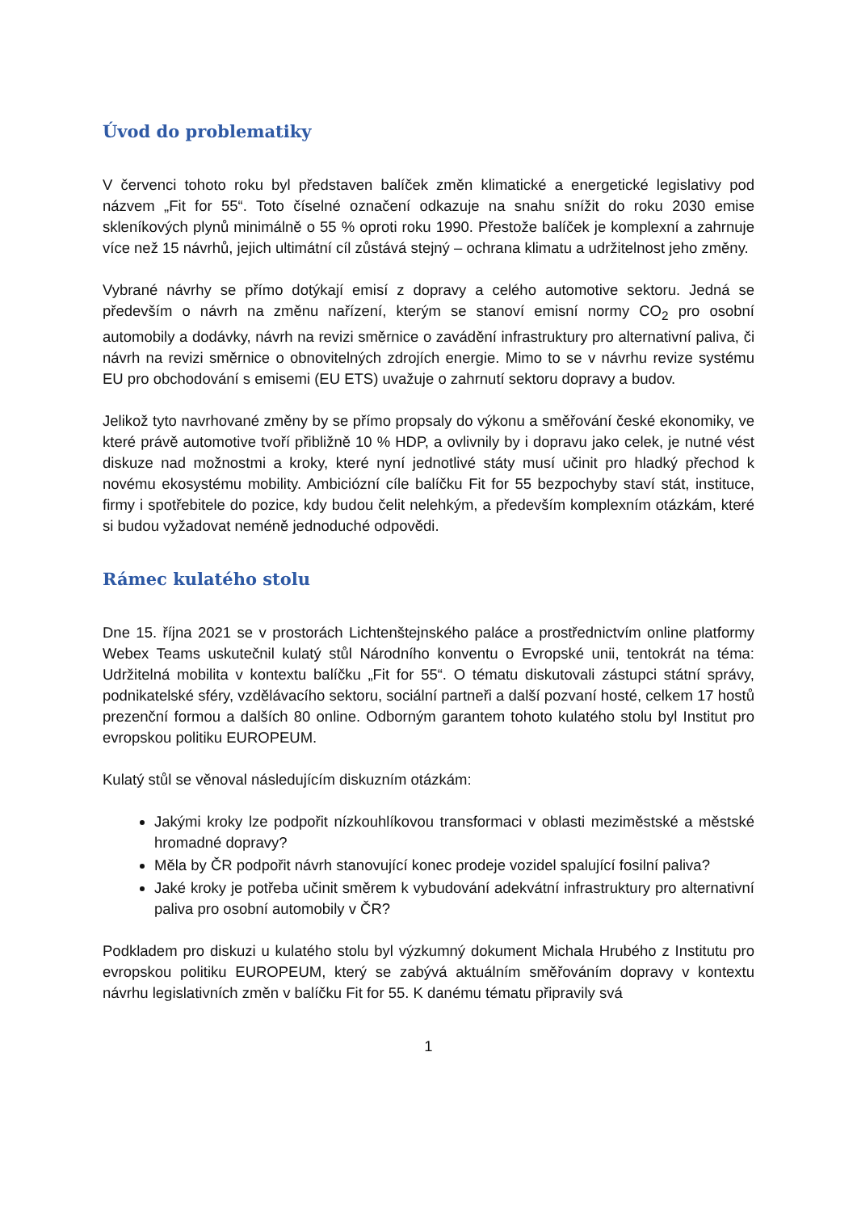Úvod do problematiky
V červenci tohoto roku byl představen balíček změn klimatické a energetické legislativy pod názvem „Fit for 55“. Toto číselné označení odkazuje na snahu snížit do roku 2030 emise skleníkových plynů minimálně o 55 % oproti roku 1990. Přestože balíček je komplexní a zahrnuje více než 15 návrhů, jejich ultimátní cíl zůstává stejný – ochrana klimatu a udržitelnost jeho změny.
Vybrané návrhy se přímo dotýkají emisí z dopravy a celého automotive sektoru. Jedná se především o návrh na změnu nařízení, kterým se stanoví emisní normy CO<sub>2</sub> pro osobní automobily a dodávky, návrh na revizi směrnice o zavádění infrastruktury pro alternativní paliva, či návrh na revizi směrnice o obnovitelných zdrojích energie. Mimo to se v návrhu revize systému EU pro obchodování s emisemi (EU ETS) uvažuje o zahrnutí sektoru dopravy a budov.
Jelikož tyto navrhované změny by se přímo propsaly do výkonu a směřování české ekonomiky, ve které právě automotive tvoří přibližně 10 % HDP, a ovlivnily by i dopravu jako celek, je nutné vést diskuze nad možnostmi a kroky, které nyní jednotlivé státy musí učinit pro hladký přechod k novému ekosystému mobility. Ambiciózní cíle balíčku Fit for 55 bezpochyby staví stát, instituce, firmy i spotřebitele do pozice, kdy budou čelit nelehkým, a především komplexním otázkám, které si budou vyžadovat neméně jednoduché odpovědi.
Rámec kulatého stolu
Dne 15. října 2021 se v prostorách Lichtenštejnského paláce a prostřednictvím online platformy Webex Teams uskutečnil kulatý stůl Národního konventu o Evropské unii, tentokrát na téma: Udržitelná mobilita v kontextu balíčku „Fit for 55“. O tématu diskutovali zástupci státní správy, podnikatelské sféry, vzdělávacího sektoru, sociální partneři a další pozvaní hosté, celkem 17 hostů prezenční formou a dalších 80 online. Odborným garantem tohoto kulatého stolu byl Institut pro evropskou politiku EUROPEUM.
Kulatý stůl se věnoval následujícím diskuzním otázkám:
Jakými kroky lze podpořit nízkouhlíkovou transformaci v oblasti meziměstské a městské hromadné dopravy?
Měla by ČR podpořit návrh stanovující konec prodeje vozidel spalující fosilní paliva?
Jaké kroky je potřeba učinit směrem k vybudování adekvátní infrastruktury pro alternativní paliva pro osobní automobily v ČR?
Podkladem pro diskuzi u kulatého stolu byl výzkumný dokument Michala Hrubého z Institutu pro evropskou politiku EUROPEUM, který se zabývá aktuálním směřováním dopravy v kontextu návrhu legislativních změn v balíčku Fit for 55. K danému tématu připravily svá
1